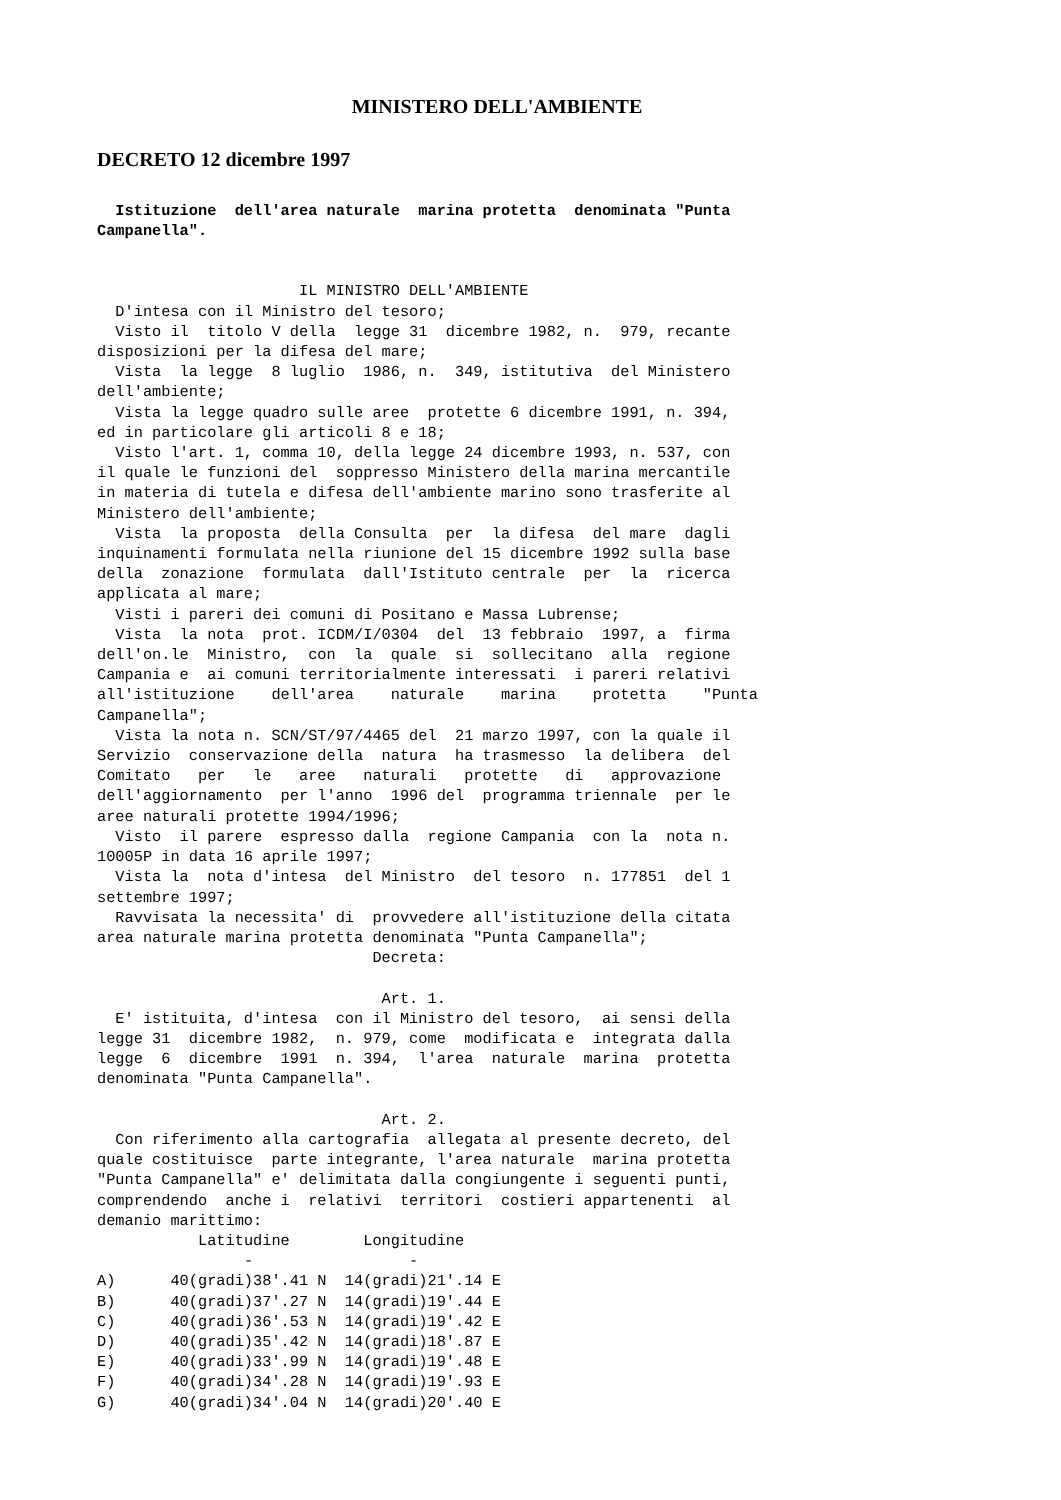MINISTERO DELL'AMBIENTE
DECRETO 12 dicembre 1997
  Istituzione  dell'area naturale  marina protetta  denominata "Punta
Campanella".
                      IL MINISTRO DELL'AMBIENTE
  D'intesa con il Ministro del tesoro;
  Visto il  titolo V della  legge 31  dicembre 1982, n.  979, recante
disposizioni per la difesa del mare;
  Vista  la legge  8 luglio  1986, n.  349, istitutiva  del Ministero
dell'ambiente;
  Vista la legge quadro sulle aree  protette 6 dicembre 1991, n. 394,
ed in particolare gli articoli 8 e 18;
  Visto l'art. 1, comma 10, della legge 24 dicembre 1993, n. 537, con
il quale le funzioni del  soppresso Ministero della marina mercantile
in materia di tutela e difesa dell'ambiente marino sono trasferite al
Ministero dell'ambiente;
  Vista  la proposta  della Consulta  per  la difesa  del mare  dagli
inquinamenti formulata nella riunione del 15 dicembre 1992 sulla base
della  zonazione  formulata  dall'Istituto centrale  per  la  ricerca
applicata al mare;
  Visti i pareri dei comuni di Positano e Massa Lubrense;
  Vista  la nota  prot. ICDM/I/0304  del  13 febbraio  1997, a  firma
dell'on.le  Ministro,  con  la  quale  si  sollecitano  alla  regione
Campania e  ai comuni territorialmente interessati  i pareri relativi
all'istituzione    dell'area    naturale    marina    protetta    "Punta
Campanella";
  Vista la nota n. SCN/ST/97/4465 del  21 marzo 1997, con la quale il
Servizio  conservazione della  natura  ha trasmesso  la delibera  del
Comitato   per   le   aree   naturali   protette   di   approvazione
dell'aggiornamento  per l'anno  1996 del  programma triennale  per le
aree naturali protette 1994/1996;
  Visto  il parere  espresso dalla  regione Campania  con la  nota n.
10005P in data 16 aprile 1997;
  Vista la  nota d'intesa  del Ministro  del tesoro  n. 177851  del 1
settembre 1997;
  Ravvisata la necessita' di  provvedere all'istituzione della citata
area naturale marina protetta denominata "Punta Campanella";
                              Decreta:

                               Art. 1.
  E' istituita, d'intesa  con il Ministro del tesoro,  ai sensi della
legge 31  dicembre 1982,  n. 979, come  modificata e  integrata dalla
legge  6  dicembre  1991  n. 394,  l'area  naturale  marina  protetta
denominata "Punta Campanella".

                               Art. 2.
  Con riferimento alla cartografia  allegata al presente decreto, del
quale costituisce  parte integrante, l'area naturale  marina protetta
"Punta Campanella" e' delimitata dalla congiungente i seguenti punti,
comprendendo  anche i  relativi  territori  costieri appartenenti  al
demanio marittimo:
           Latitudine        Longitudine
                -                 -
A)      40(gradi)38'.41 N  14(gradi)21'.14 E
B)      40(gradi)37'.27 N  14(gradi)19'.44 E
C)      40(gradi)36'.53 N  14(gradi)19'.42 E
D)      40(gradi)35'.42 N  14(gradi)18'.87 E
E)      40(gradi)33'.99 N  14(gradi)19'.48 E
F)      40(gradi)34'.28 N  14(gradi)19'.93 E
G)      40(gradi)34'.04 N  14(gradi)20'.40 E